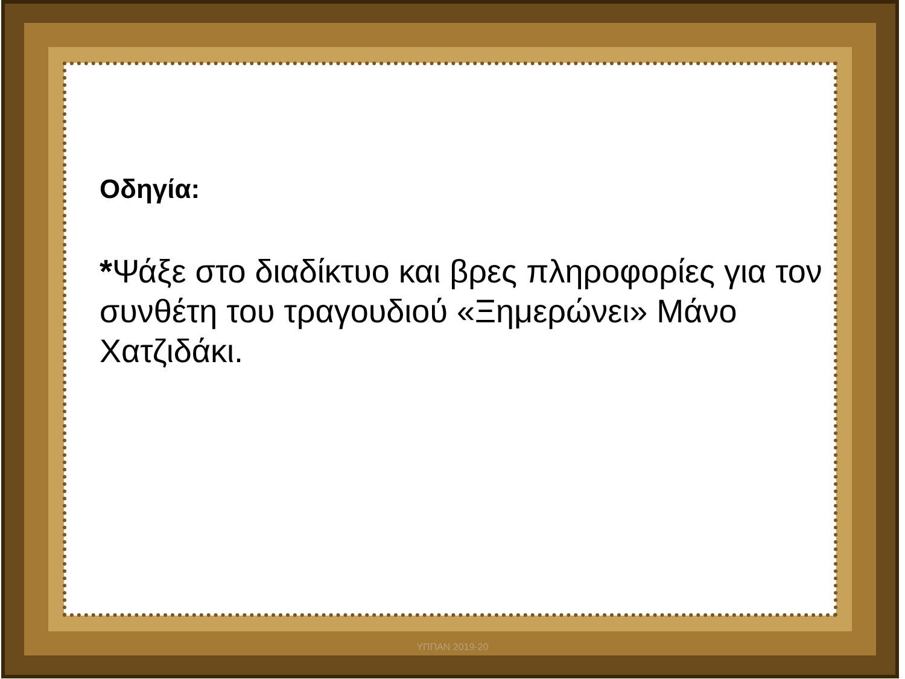Οδηγία:
*Ψάξε στο διαδίκτυο και βρες πληροφορίες για τον συνθέτη του τραγουδιού «Ξημερώνει» Μάνο Χατζιδάκι.
ΥΠΠΑΝ 2019-20